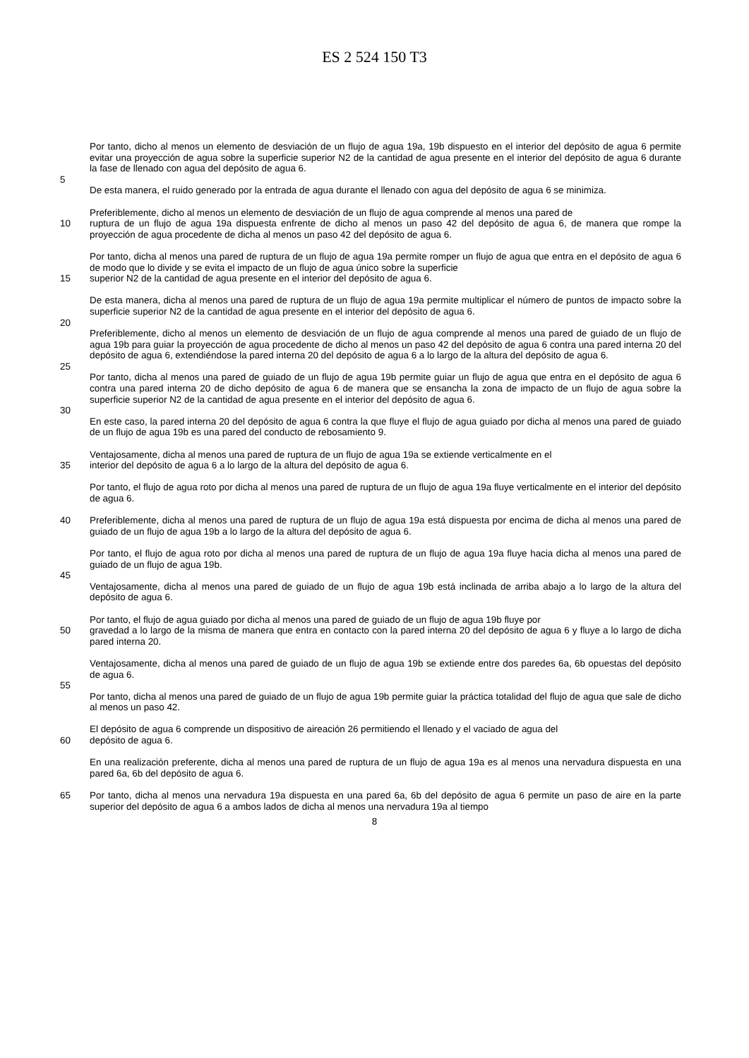ES 2 524 150 T3
Por tanto, dicho al menos un elemento de desviación de un flujo de agua 19a, 19b dispuesto en el interior del depósito de agua 6 permite evitar una proyección de agua sobre la superficie superior N2 de la cantidad de agua presente en el interior del depósito de agua 6 durante la fase de llenado con agua del depósito de agua 6.
5
De esta manera, el ruido generado por la entrada de agua durante el llenado con agua del depósito de agua 6 se minimiza.
Preferiblemente, dicho al menos un elemento de desviación de un flujo de agua comprende al menos una pared de
10 ruptura de un flujo de agua 19a dispuesta enfrente de dicho al menos un paso 42 del depósito de agua 6, de manera que rompe la proyección de agua procedente de dicha al menos un paso 42 del depósito de agua 6.
Por tanto, dicha al menos una pared de ruptura de un flujo de agua 19a permite romper un flujo de agua que entra en el depósito de agua 6 de modo que lo divide y se evita el impacto de un flujo de agua único sobre la superficie
15 superior N2 de la cantidad de agua presente en el interior del depósito de agua 6.
De esta manera, dicha al menos una pared de ruptura de un flujo de agua 19a permite multiplicar el número de puntos de impacto sobre la superficie superior N2 de la cantidad de agua presente en el interior del depósito de agua 6.
20
Preferiblemente, dicho al menos un elemento de desviación de un flujo de agua comprende al menos una pared de guiado de un flujo de agua 19b para guiar la proyección de agua procedente de dicho al menos un paso 42 del depósito de agua 6 contra una pared interna 20 del depósito de agua 6, extendiéndose la pared interna 20 del depósito de agua 6 a lo largo de la altura del depósito de agua 6.
25
Por tanto, dicha al menos una pared de guiado de un flujo de agua 19b permite guiar un flujo de agua que entra en el depósito de agua 6 contra una pared interna 20 de dicho depósito de agua 6 de manera que se ensancha la zona de impacto de un flujo de agua sobre la superficie superior N2 de la cantidad de agua presente en el interior del depósito de agua 6.
30
En este caso, la pared interna 20 del depósito de agua 6 contra la que fluye el flujo de agua guiado por dicha al menos una pared de guiado de un flujo de agua 19b es una pared del conducto de rebosamiento 9.
Ventajosamente, dicha al menos una pared de ruptura de un flujo de agua 19a se extiende verticalmente en el
35 interior del depósito de agua 6 a lo largo de la altura del depósito de agua 6.
Por tanto, el flujo de agua roto por dicha al menos una pared de ruptura de un flujo de agua 19a fluye verticalmente en el interior del depósito de agua 6.
40 Preferiblemente, dicha al menos una pared de ruptura de un flujo de agua 19a está dispuesta por encima de dicha al menos una pared de guiado de un flujo de agua 19b a lo largo de la altura del depósito de agua 6.
Por tanto, el flujo de agua roto por dicha al menos una pared de ruptura de un flujo de agua 19a fluye hacia dicha al menos una pared de guiado de un flujo de agua 19b.
45
Ventajosamente, dicha al menos una pared de guiado de un flujo de agua 19b está inclinada de arriba abajo a lo largo de la altura del depósito de agua 6.
Por tanto, el flujo de agua guiado por dicha al menos una pared de guiado de un flujo de agua 19b fluye por
50 gravedad a lo largo de la misma de manera que entra en contacto con la pared interna 20 del depósito de agua 6 y fluye a lo largo de dicha pared interna 20.
Ventajosamente, dicha al menos una pared de guiado de un flujo de agua 19b se extiende entre dos paredes 6a, 6b opuestas del depósito de agua 6.
55
Por tanto, dicha al menos una pared de guiado de un flujo de agua 19b permite guiar la práctica totalidad del flujo de agua que sale de dicho al menos un paso 42.
El depósito de agua 6 comprende un dispositivo de aireación 26 permitiendo el llenado y el vaciado de agua del
60 depósito de agua 6.
En una realización preferente, dicha al menos una pared de ruptura de un flujo de agua 19a es al menos una nervadura dispuesta en una pared 6a, 6b del depósito de agua 6.
65 Por tanto, dicha al menos una nervadura 19a dispuesta en una pared 6a, 6b del depósito de agua 6 permite un paso de aire en la parte superior del depósito de agua 6 a ambos lados de dicha al menos una nervadura 19a al tiempo
8